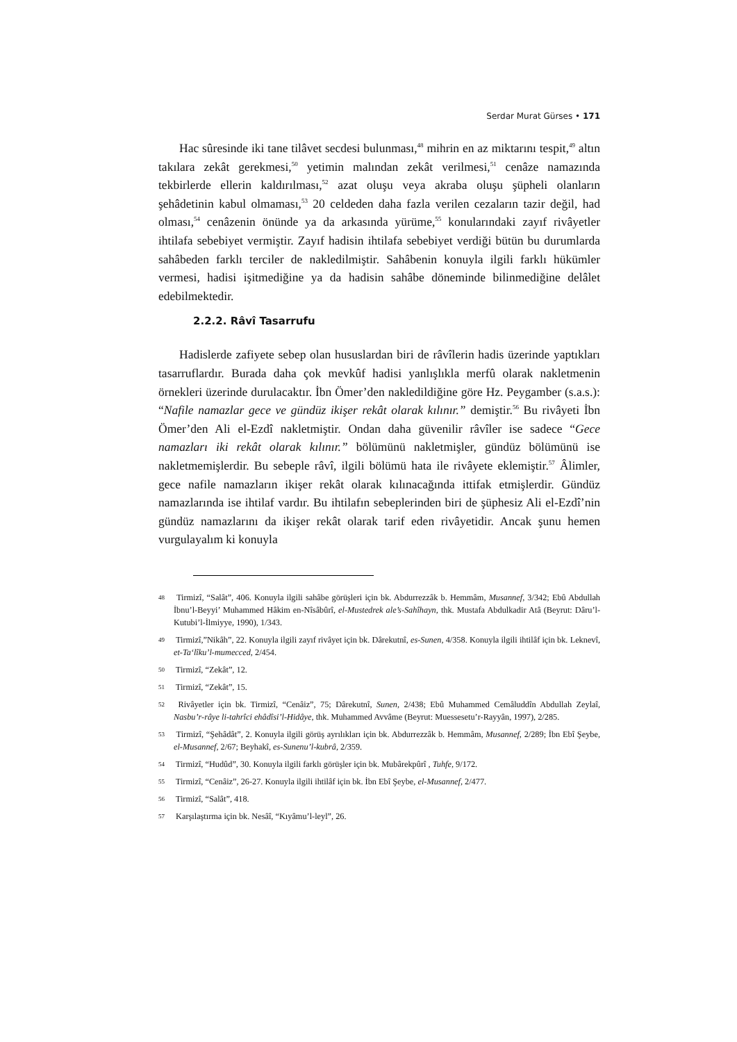Serdar Murat Gürses • 171
Hac sûresinde iki tane tilâvet secdesi bulunması,<sup>48</sup> mihrin en az miktarını tespit,<sup>49</sup> altın takılara zekât gerekmesi,<sup>50</sup> yetimin malından zekât verilmesi,<sup>51</sup> cenâze namazında tekbirlerde ellerin kaldırılması,<sup>52</sup> azat oluşu veya akraba oluşu şüpheli olanların şehâdetinin kabul olmaması,<sup>53</sup> 20 celdeden daha fazla verilen cezaların tazir değil, had olması,<sup>54</sup> cenâzenin önünde ya da arkasında yürüme,<sup>55</sup> konularındaki zayıf rivâyetler ihtilafa sebebiyet vermiştir. Zayıf hadisin ihtilafa sebebiyet verdiği bütün bu durumlarda sahâbeden farklı terciler de nakledilmiştir. Sahâbenin konuyla ilgili farklı hükümler vermesi, hadisi işitmediğine ya da hadisin sahâbe döneminde bilinmediğine delâlet edebilmektedir.
2.2.2. Râvî Tasarrufu
Hadislerde zafiyete sebep olan hususlardan biri de râvîlerin hadis üzerinde yaptıkları tasarruflardır. Burada daha çok mevkûf hadisi yanlışlıkla merfû olarak nakletmenin örnekleri üzerinde durulacaktır. İbn Ömer’den nakledildiğine göre Hz. Peygamber (s.a.s.): “Nafile namazlar gece ve gündüz ikişer rekât olarak kılınır.” demiştir.<sup>56</sup> Bu rivâyeti İbn Ömer’den Ali el-Ezdî nakletmiştir. Ondan daha güvenilir râvîler ise sadece “Gece namazları iki rekât olarak kılınır.” bölümünü nakletmişler, gündüz bölümünü ise nakletmemişlerdir. Bu sebeple râvî, ilgili bölümü hata ile rivâyete eklemiştir.<sup>57</sup> Âlimler, gece nafile namazların ikişer rekât olarak kılınacağında ittifak etmişlerdir. Gündüz namazlarında ise ihtilaf vardır. Bu ihtilafın sebeplerinden biri de şüphesiz Ali el-Ezdî’nin gündüz namazlarını da ikişer rekât olarak tarif eden rivâyetidir. Ancak şunu hemen vurgulayalım ki konuyla
48 Tirmizî, “Salât”, 406. Konuyla ilgili sahâbe görüşleri için bk. Abdurrezzâk b. Hemmâm, Musannef, 3/342; Ebû Abdullah İbnu’l-Beyyi’ Muhammed Hâkim en-Nîsâbûrî, el-Mustedrek ale’s-Sahîhayn, thk. Mustafa Abdulkadir Atâ (Beyrut: Dâru’l-Kutubi’l-İlmiyye, 1990), 1/343.
49 Tirmizî,”Nikâh”, 22. Konuyla ilgili zayıf rivâyet için bk. Dârekutnî, es-Sunen, 4/358. Konuyla ilgili ihtilâf için bk. Leknevî, et-Ta‘lîku’l-mumecced, 2/454.
50 Tirmizî, “Zekât”, 12.
51 Tirmizî, “Zekât”, 15.
52 Rivâyetler için bk. Tirmizî, “Cenâiz”, 75; Dârekutnî, Sunen, 2/438; Ebû Muhammed Cemâluddîn Abdullah Zeylaî, Nasbu’r-râye li-tahrîci ehâdîsi’l-Hidâye, thk. Muhammed Avvâme (Beyrut: Muessesetu’r-Rayyân, 1997), 2/285.
53 Tirmizî, “Şehâdât”, 2. Konuyla ilgili görüş ayrılıkları için bk. Abdurrezzâk b. Hemmâm, Musannef, 2/289; İbn Ebî Şeybe, el-Musannef, 2/67; Beyhakî, es-Sunenu’l-kubrâ, 2/359.
54 Tirmizî, “Hudûd”, 30. Konuyla ilgili farklı görüşler için bk. Mubârekpûrî , Tuhfe, 9/172.
55 Tirmizî, “Cenâiz”, 26-27. Konuyla ilgili ihtilâf için bk. İbn Ebî Şeybe, el-Musannef, 2/477.
56 Tirmizî, “Salât”, 418.
57 Karşılaştırma için bk. Nesâî, “Kıyâmu’l-leyl”, 26.